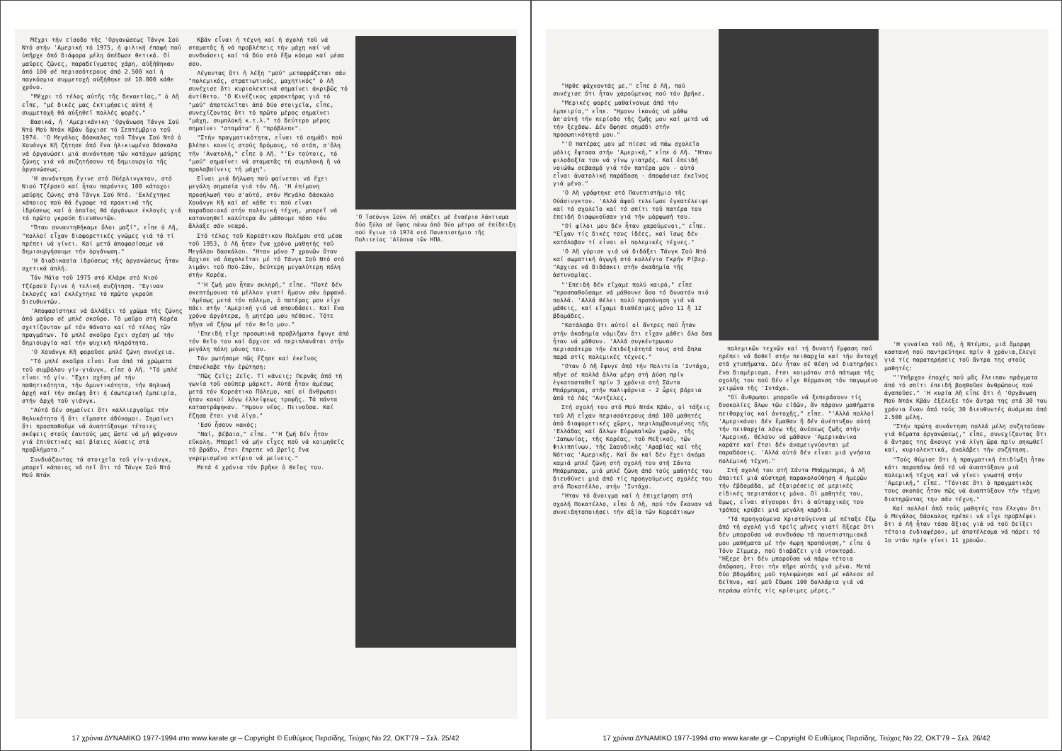Μέχρι τήν είσοδο τῆς 'Οργανώσεως Τάνγκ Σού Ντό στήν 'Αμερική τό 1975, ή φιλική έπαφή πού ὑπῆρχε άπό διάφορα μέλη άπέδωσε θετικά. Οἱ μαῦρες ζῶνες, παραδείγματος χάρη, αὐξήθηκαν ἀπό 100 σέ περισσότερους ἀπό 2.500 καί ἡ παγκόσμια συμμετοχή αὐξήθηκε σέ 10.000 κάθε χρόνο.
"Μέχρι τό τέλος αὐτῆς τῆς δεκαετίας," ὁ Λῆ εἶπε, "μέ δικές μας ἐκτιμήσεις αὐτή ἡ συμμετοχή θά αὐξηθεῖ πολλές φορές."
Βασικά, ἡ 'Αμερικάνικη 'Οργάνωση Τάνγκ Σού Ντό Μού Ντάκ Κβάν ἄρχισε τό Σεπτέμβριο τοῦ 1974. 'Ο Μεγάλος δάσκαλος τοῦ Τάνγκ Σού Ντό ὁ Χουάνγκ Κῆ ζήτησε ἀπό ἕνα ἡλικιωμένο δάσκαλο νά ὀργανώσει μιά συνάντηση τῶν κατόχων μαύρης ζώνης γιά νά συζητήσουν τή δημιουργία τῆς ὀργανώσεως.
'Η συνάντηση ἔγινε στό Οὐέρλινγκτον, στό Νιού Τζέρσεϋ καί ἦταν παρόντες 100 κάτοχοι μαύρης ζώνης στό Τάνγκ Σού Ντό. 'Εκλέχτηκε κάποιος πού θά ἔγραφε τά πρακτικά τῆς ἱδρύσεως καί ὁ ὁποῖος θά ὀργάνωνε ἐκλογές γιά τό πρῶτο γκρούπ διευθυντῶν.
"Όταν συναντηθήκαμε ὅλοι μαζί", εἶπε ὁ Λῆ, "πολλοί εἶχαν διαφορετικές γνῶμες γιά τό τί πρέπει νά γίνει. Καί μετά ἀποφασίσαμε νά δημιουργήσουμε τήν ὀργάνωση."
'Η διαδικασία ἱδρύσεως τῆς ὀργανώσεως ἦταν σχετικά ἁπλή.
Τόν Μάϊο τοῦ 1975 στό Κλάρκ στό Νιού Τζέρσεϋ ἔγινε ἡ τελική συζήτηση. "Εγιναν ἐκλογές καί ἐκλέχτηκε τό πρῶτο γκρούπ διευθυντῶν.
'Αποφασίστηκε νά ἀλλάξει τό χρῶμα τῆς ζώνης ἀπό μαῦρο σέ μπλέ σκοῦρο. Τό μαῦρο στή Κορέα σχετίζονταν μέ τόν θάνατο καί τό τέλος τῶν πραγμάτων. Τό μπλέ σκοῦρο ἔχει σχέση μέ τήν δημιουργία καί τήν ψυχική πληρότητα.
'Ο Χουάνγκ Κῆ φοροῦσε μπλέ ζώνη συνέχεια.
"Τό μπλέ σκοῦρο εἶναι ἕνα ἀπό τά χρώματα τοῦ συμβόλου γίν-γιάνγκ, εἶπε ὁ Λῆ. "Τό μπλέ εἶναι τό γίν. "Εχει σχέση μέ τήν παθητικότητα, τήν ἀμυντικότητα, τήν θηλυκή ἀρχή καί τήν σκέψη ὅτι ἡ ἐσωτερική ἐμπειρία, στήν ἀρχή τοῦ γιάνγκ.
"Αὐτό δέν σημαίνει ὅτι καλλιεργοῦμε τήν θηλυκότητα ἤ ὅτι εἴμαστε ἀδύναμοι. Σημαίνει ὅτι προσπαθοῦμε νά ἀναπτύξουμε τέτοιες σκέψεις στούς ἑαυτούς μας ὥστε νά μή ψάχνουν γιά ἐπιθετικές καί βίαιες λύσεις στά προβλήματα."
Συνδυάζοντας τά στοιχεῖα τοῦ γίν-γιάνγκ, μπορεῖ κάποιος νά πεῖ ὅτι τό Τάνγκ Σού Ντό Μού Ντάκ
Κβάν εἶναι ἡ τέχνη καί ἡ σχολή τοῦ νά σταματᾶς ἤ νά προβλέπεις τήν μάχη καί νά συνδυάσεις καί τά δύο στό ἔξω κόσμο καί μέσα σου.
Λέγοντας ὅτι ἡ λέξη "μού" μεταφράζεται σάν "πολεμικός, στρατιωτικός, μαχητικός" ὁ Λῆ συνέχισε ὅτι κυριολεκτικά σημαίνει ἀκριβῶς τό ἀντίθετο. 'Ο Κινέζικος χαρακτήρας γιά τό "μού" ἀποτελεῖται ἀπό δύο στοιχεῖα, εἶπε, συνεχίζοντας ὅτι τό πρῶτο μέρος σημαίνει "μάχη, συμπλοκή κ.τ.λ." τό δεύτερο μέρος σημαίνει "σταμάτα" ἤ "πρόβλεπε".
"Στήν πραγματικότητα, εἶναι τό σημάδι πού βλέπει κανείς στούς δρόμους, τό στόπ, σ'ὅλη τήν 'Ανατολή," εἶπε ὁ Λῆ. "'Εν τούτοις, τό "μού" σημαίνει νά σταματᾶς τή συμπλοκή ἤ νά προλαβαίνεις τή μάχη".
Εἶναι μιά δήλωση πού φαίνεται νά ἔχει μεγάλη σημασία γιά τόν Λῆ. 'Η ἐπίμονη προσήλωσή του σ'αὐτό, στόν Μεγάλο δάσκαλο Χουάνγκ Κῆ καί σέ κάθε τι πού εἶναι παραδοσιακό στήν πολεμική τέχνη, μπορεῖ νά κατανοηθεῖ καλύτερα ἄν μάθουμε πόσο τόν ἄλλαξε σάν νεαρό.
Στό τέλος τοῦ Κορεάτικου Πολέμου στά μέσα τοῦ 1953, ὁ Λῆ ἦταν ἕνα χρόνο μαθητής τοῦ Μεγάλου δασκάλου. "Ηταν μόνο 7 χρονῶν ὅταν ἄρχισε νά ἀσχολεῖται μέ τό Τάνγκ Σοῦ Ντό στό λιμάνι τοῦ Πού-Σάν, δεύτερη μεγαλύτερη πόλη στήν Κορέα.
"'Η ζωή μου ἦταν σκληρή," εἶπε. "Ποτέ δέν σκεπτόμουνα τό μέλλον γιατί ἤμουν σάν ὀρφανό. 'Αμέσως μετά τόν πόλεμο, ὁ πατέρας μου εἶχε πάει στήν 'Αμερική γιά νά σπουδάσει. Καί ἕνα χρόνο ἀργότερα, ἡ μητέρα μου πέθανε. Τότε πῆγα νά ζήσω μέ τόν θεῖο μου."
'Επειδή εἶχε προσωπικά προβλήματα ἔφυγε ἀπό τόν θεῖο του καί ἄρχισε νά περιπλανᾶται στήν μεγάλη πόλη μόνος του.
Τόν ρωτήσαμε πῶς ἔζησε καί ἐκεῖνος ἐπανέλαβε τήν ἐρώτηση:
"Πῶς ζεῖς; Ζεῖς. Τί κάνεις; Περνᾶς ἀπό τή γωνία τοῦ σούπερ μάρκετ. Αὐτά ἦταν ἀμέσως μετά τόν Κορεάτικο Πόλεμο, καί οἱ ἄνθρωποι ἦταν κακοί λόγω ἐλλείψεως τροφῆς. Τά πάντα καταστράφηκαν. "Ημουν νέος. Πεινοῦσα. Καί ἔζησα ἔτσι γιά λίγο."
'Εσύ ἦσουν κακός;
"Ναί, βέβαια," εἶπε. "'Η ζωή δέν ἦταν εὔκολη. Μπορεῖ νά μήν εἶχες ποῦ νά κοιμηθεῖς τό βράδυ, ἔτσι ἔπρεπε νά βρεῖς ἕνα γκρεμισμένο κτίριο νά μείνεις."
Μετά 4 χρόνια τόν βρῆκε ὁ θεῖος του.
'Ο Τσεόνγκ Σούκ Λῆ σπάζει μέ ἐναέριο λάκτισμα δύο ξύλα σέ ὕψος πάνω ἀπό δύο μέτρα σέ ἐπίδειξη πού ἔγινε τό 1974 στό Πανεπιστήμιο τῆς Πολιτείας 'Αϊόουα τῶν ΗΠΑ.
17 χρόνια ΔΥΝΑΜΙΚΟ 1977-1994 στο www.karate.gr – Copyright © Ευθύμιος Περσίδης, Τεύχος Νο 22, ΟΚΤ'79 – Σελ. 25/42
"Ηρθε ψάχνοντάς με," εἶπε ὁ Λῆ, πού συνέχισε ὅτι ἦταν χαρούμενος πού τόν βρῆκε.
"Μερικές φορές μαθαίνουμε ἀπό τήν ἐμπειρία," εἶπε. "Ημουν ἱκανός νά μάθω ἀπ'αὐτή τήν περίοδο τῆς ζωῆς μου καί μετά νά τήν ξεχάσω. Δέν ἄφησε σημάδι στήν προσωπικότητά μου."
"'Ο πατέρας μου μέ πίεσε νά πάω σχολεῖο μόλις ἔφτασα στήν 'Αμερική," εἶπε ὁ Λῆ. "Ηταν φιλοδοξία του νά γίνω γιατρός. Καί ἐπειδή νοιώθω σεβασμό γιά τόν πατέρα μου - αὐτό εἶναι ἀνατολική παράδοση - ἀποφάσισε ἐκεῖνος γιά μένα."
'Ο Λῆ γράφτηκε στό Πανεπιστήμιο τῆς Οὐάσινγκτον. 'Αλλά ἀφοῦ τελείωσε ἐγκατέλειψε καί τό σχολεῖο καί τό σπίτι τοῦ πατέρα του ἐπειδή διαφωνοῦσαν γιά τήν μόρφωσή του.
"Οἱ φίλοι μου δέν ἦταν χαρούμενοι," εἶπε. "Εἶχαν τίς δικές τους ἰδέες, καί ἴσως δέν κατάλαβαν τί εἶναι οἱ πολεμικές τέχνες."
'Ο Λῆ γύρισε γιά νά διδάξει Τάνγκ Σού Ντό καί σωματική ἀγωγή στό κολλέγιο Γκρήν Ρίβερ. "Αρχισε νά διδάσκει στήν ἀκαδημία τῆς ἀστυνομίας.
"'Επειδή δέν εἴχαμε πολύ καιρό," εἶπε "προσπαθούσαμε νά μάθουνε ὅσο τό δυνατόν πιό πολλά. 'Αλλά θέλει πολύ προπόνηση γιά νά μάθεις, καί εἴχαμε διαθέσιμες μόνο 11 ἤ 12 βδομάδες.
"Κατάλαβα ὅτι αὐτοί οἱ ἄντρες πού ἦταν στήν ἀκαδημία νόμιζαν ὅτι εἶχαν μάθει ὅλα ὅσα ἦταν νά μάθουν. 'Αλλά συγκέντρωναν περισσότερο τήν ἐπιδεξιότητά τους στά ὅπλα παρά στίς πολεμικές τέχνες."
"Οταν ὁ Λῆ ἔφυγε ἀπό τήν Πολιτεία 'Ιντάχο, πῆγε σέ πολλά ἄλλα μέρη στή Δύση πρίν ἐγκατασταθεῖ πρίν 3 χρόνια στή Σάντα Μπάρμπαρα, στήν Καλιφόρνια - 2 ὧρες βόρεια ἀπό τό Λός "Αντζελες.
Στή σχολή του στό Μού Ντάκ Κβάν, οἱ τάξεις τοῦ Λῆ εἶχαν περισσότερους ἀπό 100 μαθητές ἀπό διαφορετικές χῶρες, περιλαμβανομένης τῆς 'Ελλάδας καί ἄλλων Εὐρωπαϊκῶν χωρῶν, τῆς 'Ιαπωνίας, τῆς Κορέας, τοῦ Μεξικοῦ, τῶν Φιλιππίνων, τῆς Σαουδικῆς 'Αραβίας καί τῆς Νότιας 'Αμερικῆς. Καί ἄν καί δέν ἔχει ἀκόμα καμιά μπλέ ζώνη στή σχολή του στή Σάντα Μπάρμπαρα, μιά μπλέ ζώνη ἀπό τούς μαθητές του διευθύνει μιά ἀπό τίς προηγούμενες σχολές του στό Ποκατέλλο, στήν 'Ιντάχο.
"Ηταν τό ἄνοιγμα καί ἡ ἐπιχείρηση στή σχολή Ποκατέλλο, εἶπε ὁ Λῆ, πού τόν ἔκαναν νά συνειδητοποιήσει τήν ἀξία τῶν Κορεάτικων
πολεμικῶν τεχνῶν καί τή δυνατή ἔμφαση πού πρέπει νά δοθεῖ στήν πειθαρχία καί τήν ἀντοχή στά χτυπήματα. Δέν ἦταν σέ θέση νά διατηρήσει ἕνα διαμέρισμα, ἔτσι κοιμόταν στό πάτωμα τῆς σχολῆς του πού δέν εἶχε θέρμανση τόν παγωμένο χειμώνα τῆς 'Ιντάχο.
"Οἱ ἄνθρωποι μποροῦν νά ξεπεράσουν τίς δυσκολίες ὅλων τῶν εἰδῶν, ἄν πάρουν μαθήματα πειθαρχίας καί ἀντοχῆς," εἶπε. "'Αλλά πολλοί 'Αμερικάνοι δέν ἔμαθαν ἤ δέν ἀνέπτυξαν αὐτή τήν πειθαρχία λόγω τῆς ἀνέσεως ζωῆς στήν 'Αμερική. Θέλουν νά μάθουν 'Αμερικάνικο καράτε καί ἔτσι δέν ἀναμειγνύονται μέ παραδόσεις. 'Αλλά αὐτό δέν εἶναι μιά γνήσια πολεμική τέχνη."
Στή σχολή του στή Σάντα Μπάρμπαρα, ὁ Λῆ ἀπαιτεῖ μιά αὐστηρή παρακολούθηση 4 ἡμερῶν τήν ἑβδομάδα, μέ ἐξαιρέσεις σέ μερικές εἰδικές περιστάσεις μόνο. Οἱ μαθητές του, ὅμως, εἶναι σίγουροι ὅτι ὁ αὐταρχικός του τρόπος κρύβει μιά μεγάλη καρδιά.
"Τά προηγούμενα Χριστούγεννα μέ πέταξε ἔξω ἀπό τή σχολή γιά τρεῖς μῆνες γιατί ἤξερε ὅτι δέν μποροῦσα νά συνδυάσω τά πανεπιστημιακά μου μαθήματα μέ τήν 4ωρη προπόνηση," εἶπε ὁ Τόνυ Ζίμμερ, πού διαβάζει γιά ντοκτορά. "Ηξερε ὅτι δέν μποροῦσα νά πάρω τέτοια ἀπόφαση, ἔτσι τήν πῆρε αὐτός γιά μένα. Μετά δύο βδομάδες μοῦ τηλεφώνησε καί μέ κάλεσε σέ δεῖπνο, καί μοῦ ἔδωσε 100 δολλάρια γιά νά περάσω αὐτές τίς κρίσιμες μέρες."
'Η γυναίκα τοῦ Λῆ, ἡ Ντέμπυ, μιά ὄμορφη καστανή πού παντρεύτηκε πρίν 4 χρόνια,ἔλεγε γιά τίς παρατηρήσεις τοῦ ἄντρα της στούς μαθητές:
"'Υπῆρχαν ἐποχές πού μᾶς ἔλειπαν πράγματα ἀπό τό σπίτι ἐπειδή βοηθοῦσε ἀνθρώπους πού ἀγαποῦσε." 'Η κυρία Λῆ εἶπε ὅτι ἡ 'Οργάνωση Μού Ντάκ Κβάν ἐξέλεξε τόν ἄντρα της στά 30 του χρόνια ἕναν ἀπό τούς 30 διευθυντές ἀνάμεσα ἀπό 2.500 μέλη.
"Στήν πρώτη συνάντηση πολλά μέλη συζητοῦσαν γιά θέματα ὀργανώσεως," εἶπε, συνεχίζοντας ὅτι ὁ ἄντρας της ἄκουγε γιά λίγη ὥρα πρίν σηκωθεῖ καί, κυριολεκτικά, ἀναλάβει τήν συζήτηση.
"Τούς θύμισε ὅτι ἡ πραγματική ἐπιδίωξη ἦταν κάτι παραπάνω ἀπό τό νά ἀναπτύξουν μιά πολεμική τέχνη καί νά γίνει γνωστή στήν 'Αμερική," εἶπε. "Τόνισε ὅτι ὁ πραγματικός τους σκοπός ἦταν πῶς νά ἀναπτύξουν τήν τέχνη διατηρῶντας την σάν τέχνη."
Καί πολλοί ἀπό τούς μαθητές του ἔλεγαν ὅτι ὁ Μεγάλος δάσκαλος πρέπει νά εἶχε προβλέψει ὅτι ὁ Λῆ ἦταν τόσο ἄξιος γιά νά τοῦ δείξει τέτοιο ἐνδιαφέρον, μέ ἀποτέλεσμα νά πάρει τό 1ο ντάν πρίν γίνει 11 χρονῶν.
17 χρόνια ΔΥΝΑΜΙΚΟ 1977-1994 στο www.karate.gr – Copyright © Ευθύμιος Περσίδης, Τεύχος Νο 22, ΟΚΤ'79 – Σελ. 26/42